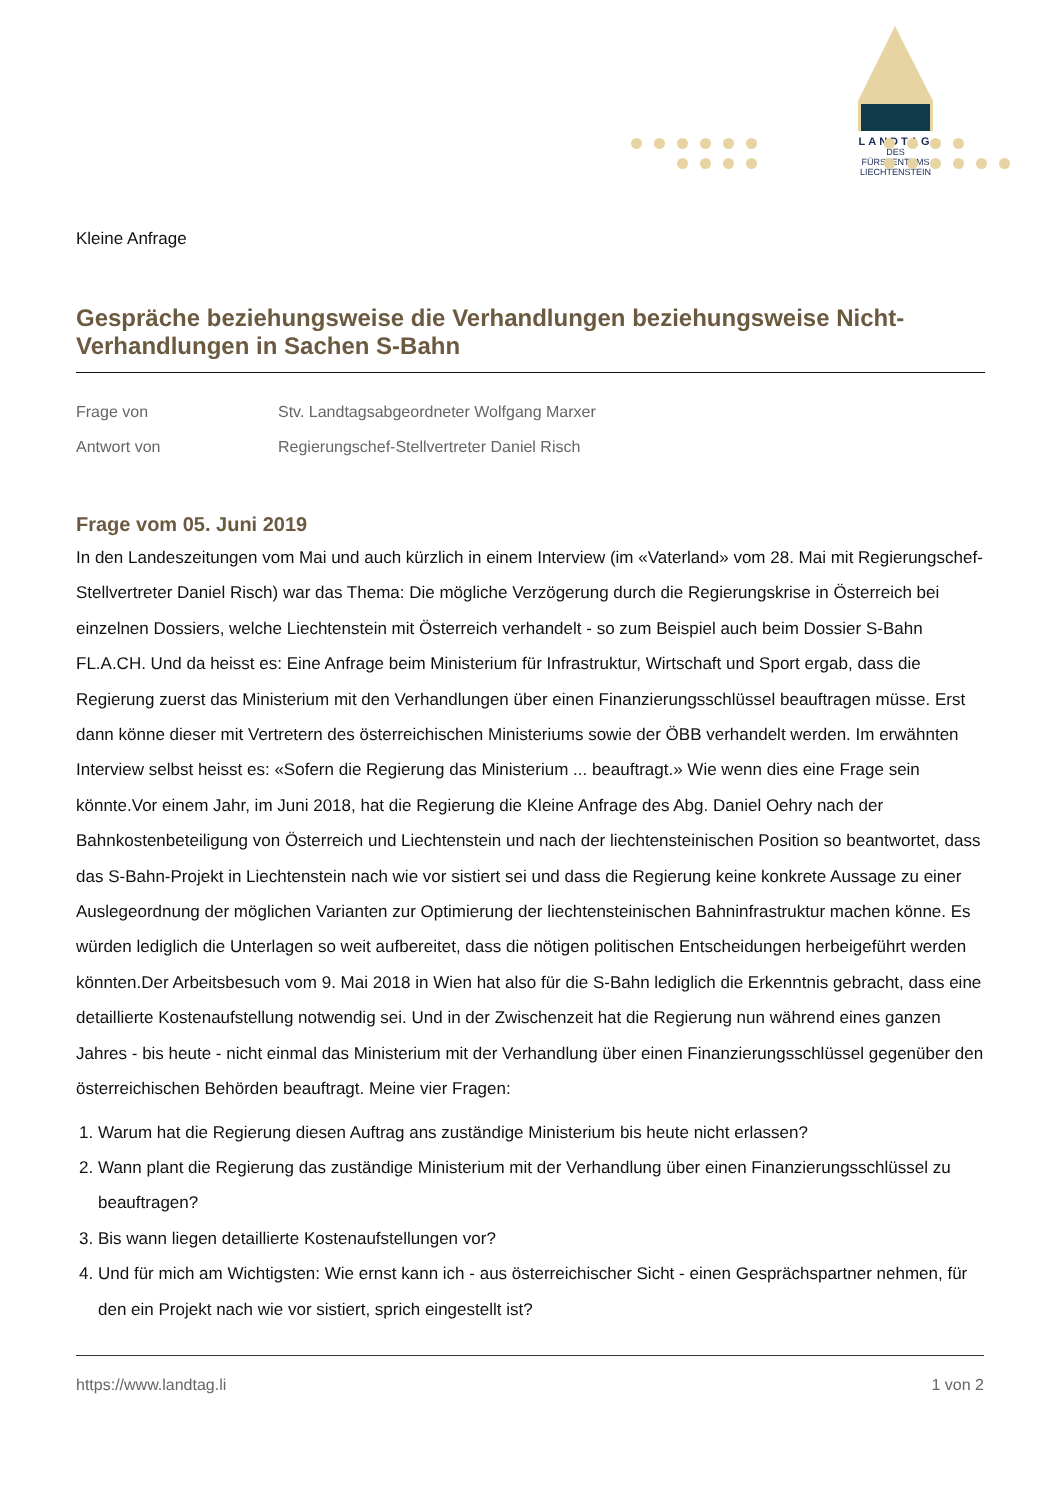LANDTAG
DES FÜRSTENTUMS
LIECHTENSTEIN
Kleine Anfrage
Gespräche beziehungsweise die Verhandlungen beziehungsweise Nicht-Verhandlungen in Sachen S-Bahn
Frage von Stv. Landtagsabgeordneter Wolfgang Marxer
Antwort von Regierungschef-Stellvertreter Daniel Risch
Frage vom 05. Juni 2019
In den Landeszeitungen vom Mai und auch kürzlich in einem Interview (im «Vaterland» vom 28. Mai mit Regierungschef-Stellvertreter Daniel Risch) war das Thema: Die mögliche Verzögerung durch die Regierungskrise in Österreich bei einzelnen Dossiers, welche Liechtenstein mit Österreich verhandelt - so zum Beispiel auch beim Dossier S-Bahn FL.A.CH. Und da heisst es: Eine Anfrage beim Ministerium für Infrastruktur, Wirtschaft und Sport ergab, dass die Regierung zuerst das Ministerium mit den Verhandlungen über einen Finanzierungsschlüssel beauftragen müsse. Erst dann könne dieser mit Vertretern des österreichischen Ministeriums sowie der ÖBB verhandelt werden. Im erwähnten Interview selbst heisst es: «Sofern die Regierung das Ministerium ... beauftragt.» Wie wenn dies eine Frage sein könnte.Vor einem Jahr, im Juni 2018, hat die Regierung die Kleine Anfrage des Abg. Daniel Oehry nach der Bahnkostenbeteiligung von Österreich und Liechtenstein und nach der liechtensteinischen Position so beantwortet, dass das S-Bahn-Projekt in Liechtenstein nach wie vor sistiert sei und dass die Regierung keine konkrete Aussage zu einer Auslegeordnung der möglichen Varianten zur Optimierung der liechtensteinischen Bahninfrastruktur machen könne. Es würden lediglich die Unterlagen so weit aufbereitet, dass die nötigen politischen Entscheidungen herbeigeführt werden könnten.Der Arbeitsbesuch vom 9. Mai 2018 in Wien hat also für die S-Bahn lediglich die Erkenntnis gebracht, dass eine detaillierte Kostenaufstellung notwendig sei. Und in der Zwischenzeit hat die Regierung nun während eines ganzen Jahres - bis heute - nicht einmal das Ministerium mit der Verhandlung über einen Finanzierungsschlüssel gegenüber den österreichischen Behörden beauftragt. Meine vier Fragen:
1. Warum hat die Regierung diesen Auftrag ans zuständige Ministerium bis heute nicht erlassen?
2. Wann plant die Regierung das zuständige Ministerium mit der Verhandlung über einen Finanzierungsschlüssel zu beauftragen?
3. Bis wann liegen detaillierte Kostenaufstellungen vor?
4. Und für mich am Wichtigsten: Wie ernst kann ich - aus österreichischer Sicht - einen Gesprächspartner nehmen, für den ein Projekt nach wie vor sistiert, sprich eingestellt ist?
https://www.landtag.li 1 von 2